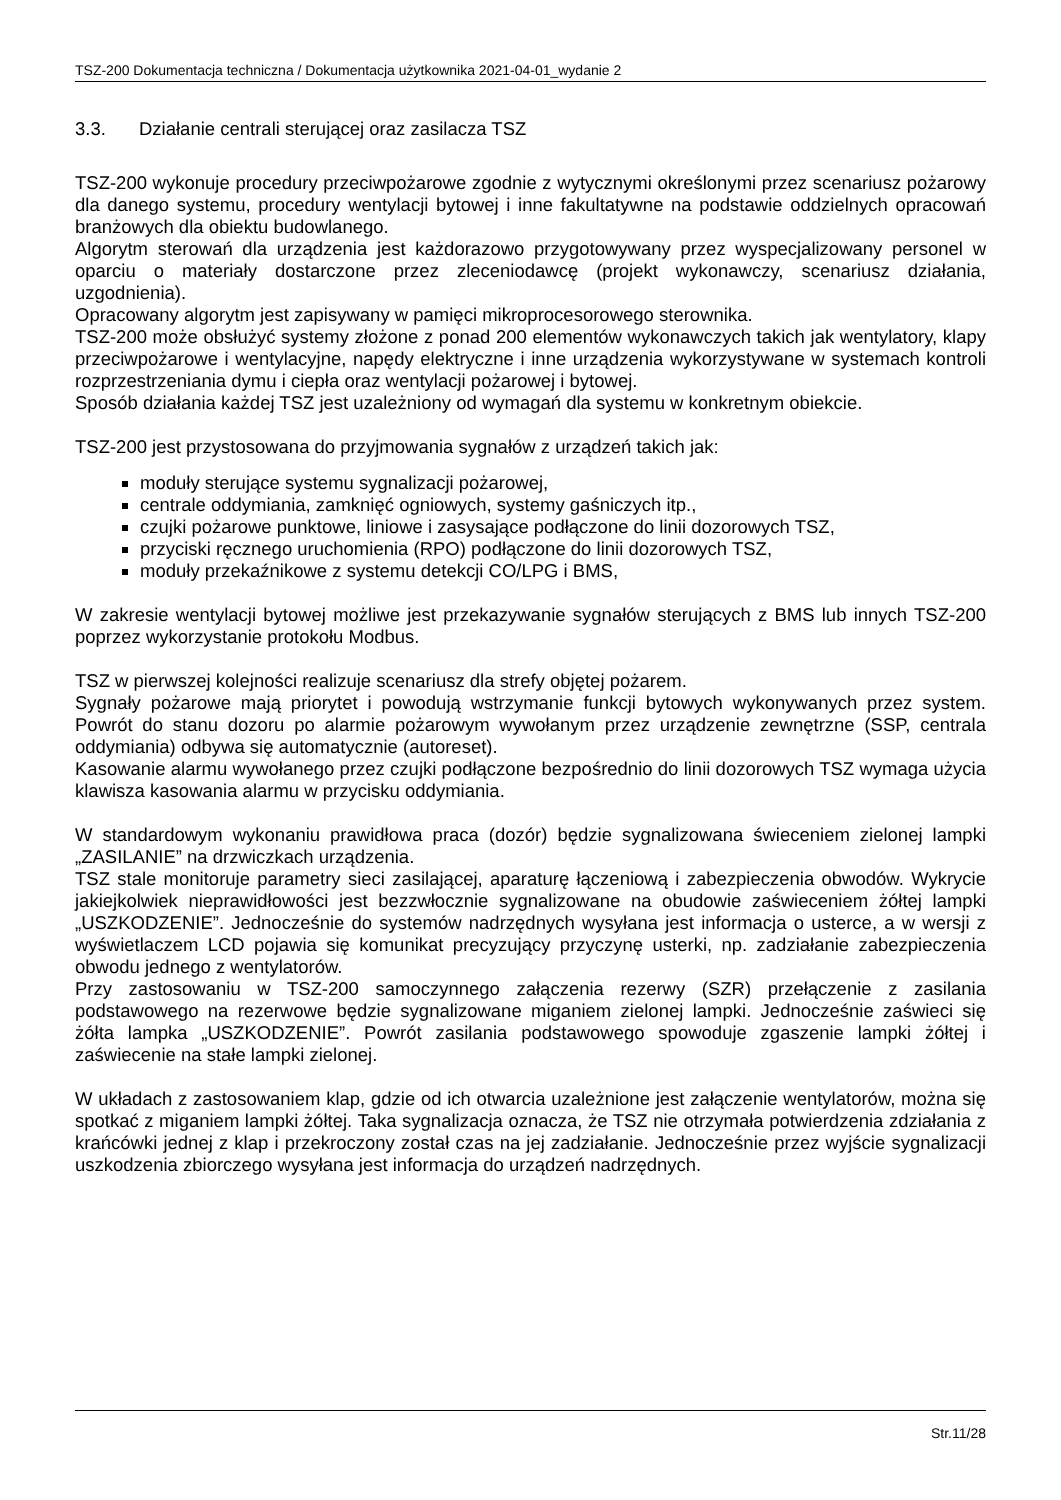TSZ-200 Dokumentacja techniczna / Dokumentacja użytkownika 2021-04-01_wydanie 2
3.3. Działanie centrali sterującej oraz zasilacza TSZ
TSZ-200 wykonuje procedury przeciwpożarowe zgodnie z wytycznymi określonymi przez scenariusz pożarowy dla danego systemu, procedury wentylacji bytowej i inne fakultatywne na podstawie oddzielnych opracowań branżowych dla obiektu budowlanego.
Algorytm sterowań dla urządzenia jest każdorazowo przygotowywany przez wyspecjalizowany personel w oparciu o materiały dostarczone przez zleceniodawcę (projekt wykonawczy, scenariusz działania, uzgodnienia).
Opracowany algorytm jest zapisywany w pamięci mikroprocesorowego sterownika.
TSZ-200 może obsłużyć systemy złożone z ponad 200 elementów wykonawczych takich jak wentylatory, klapy przeciwpożarowe i wentylacyjne, napędy elektryczne i inne urządzenia wykorzystywane w systemach kontroli rozprzestrzeniania dymu i ciepła oraz wentylacji pożarowej i bytowej.
Sposób działania każdej TSZ jest uzależniony od wymagań dla systemu w konkretnym obiekcie.
TSZ-200 jest przystosowana do przyjmowania sygnałów z urządzeń takich jak:
moduły sterujące systemu sygnalizacji pożarowej,
centrale oddymiania, zamknięć ogniowych, systemy gaśniczych itp.,
czujki pożarowe punktowe, liniowe i zasysające podłączone do linii dozorowych TSZ,
przyciski ręcznego uruchomienia (RPO) podłączone do linii dozorowych TSZ,
moduły przekaźnikowe z systemu detekcji CO/LPG i BMS,
W zakresie wentylacji bytowej możliwe jest przekazywanie sygnałów sterujących z BMS lub innych TSZ-200 poprzez wykorzystanie protokołu Modbus.
TSZ w pierwszej kolejności realizuje scenariusz dla strefy objętej pożarem.
Sygnały pożarowe mają priorytet i powodują wstrzymanie funkcji bytowych wykonywanych przez system. Powrót do stanu dozoru po alarmie pożarowym wywołanym przez urządzenie zewnętrzne (SSP, centrala oddymiania) odbywa się automatycznie (autoreset).
Kasowanie alarmu wywołanego przez czujki podłączone bezpośrednio do linii dozorowych TSZ wymaga użycia klawisza kasowania alarmu w przycisku oddymiania.
W standardowym wykonaniu prawidłowa praca (dozór) będzie sygnalizowana świeceniem zielonej lampki „ZASILANIE” na drzwiczkach urządzenia.
TSZ stale monitoruje parametry sieci zasilającej, aparaturę łączeniową i zabezpieczenia obwodów. Wykrycie jakiejkolwiek nieprawidłowości jest bezzwłocznie sygnalizowane na obudowie zaświeceniem żółtej lampki „USZKODZENIE”. Jednocześnie do systemów nadrzędnych wysyłana jest informacja o usterce, a w wersji z wyświetlaczem LCD pojawia się komunikat precyzujący przyczynę usterki, np. zadziałanie zabezpieczenia obwodu jednego z wentylatorów.
Przy zastosowaniu w TSZ-200 samoczynnego załączenia rezerwy (SZR) przełączenie z zasilania podstawowego na rezerwowe będzie sygnalizowane miganiem zielonej lampki. Jednocześnie zaświeci się żółta lampka „USZKODZENIE”. Powrót zasilania podstawowego spowoduje zgaszenie lampki żółtej i zaświecenie na stałe lampki zielonej.
W układach z zastosowaniem klap, gdzie od ich otwarcia uzależnione jest załączenie wentylatorów, można się spotkać z miganiem lampki żółtej. Taka sygnalizacja oznacza, że TSZ nie otrzymała potwierdzenia zdziałania z krańcówki jednej z klap i przekroczony został czas na jej zadziałanie. Jednocześnie przez wyjście sygnalizacji uszkodzenia zbiorczego wysyłana jest informacja do urządzeń nadrzędnych.
Str.11/28